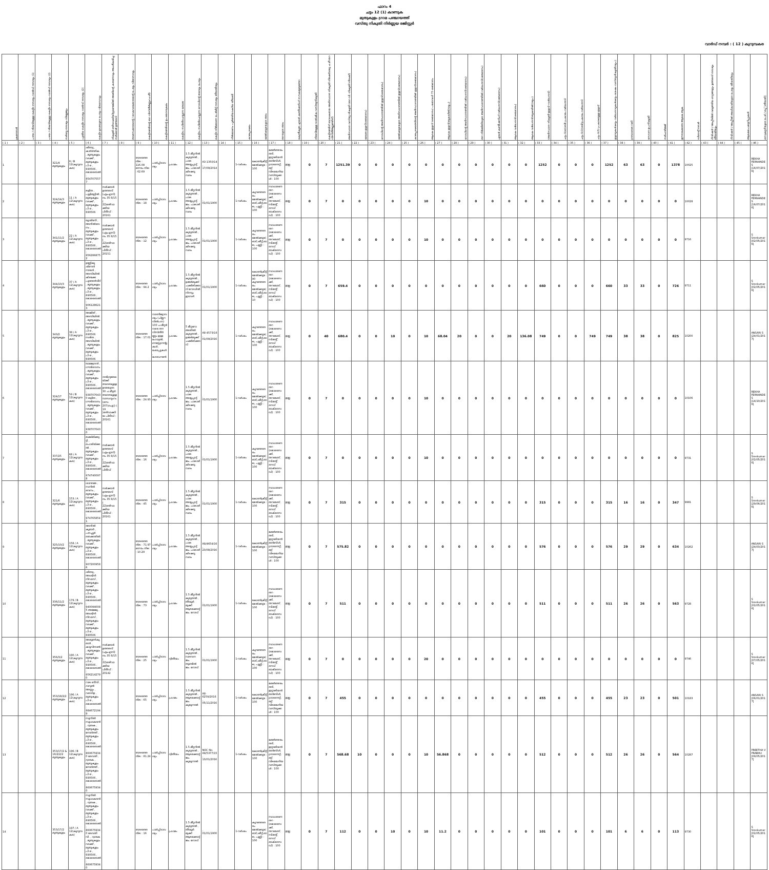ഫാറം 4
ചട്ടം 12 (1) കാണുക
മുതുകുളം ഗ്രാമ പഞ്ചായത്ത്
വസ്തു നികുതി നിർണ്ണയ രജിസ്റ്റർ
വാർഡ് നമ്പർ : ( 12 ) കുറുമ്പകര
| ക്രമനമ്പർ | പഴയ / നിലവിലുള്ള കെട്ടിട നമ്പരും വാർഡ് നമ്പരും (1) | പഴയ / നിലവിലുള്ള കെട്ടിട നമ്പരും വാർഡ് നമ്പരും (2) | സർവ്വേ നമ്പരും വില്ലേജും | പുതിയ കെട്ടിട നമ്പരും വാർഡ് നമ്പരും (2) | കെട്ടിട ഉടമയുടെ പേരും വിലാസവും | നികുതി ഒഴിവാക്കിയിട്ടുണ്ടെങ്കിൽ അതിന്റെ കാരണവും അംഗീകരിച്ച സർക്കാർ ഉത്തരവ് | താമസക്കാരന്റെ / കൈവശക്കാരന്റെ പേരും വിലാസവും | കെട്ടിടത്തിന്റെ തറ വിസ്തീർണ്ണം(ച.മീ) | കെട്ടിടത്തിന്റെ ഉപയോഗക്രമം | കെട്ടിടം സ്ഥിതിചെയ്യുന്ന മേഖല | കെട്ടിടം സ്ഥിതിചെയ്യുന്ന റോഡിന്റെ തരവും പേരും | കെട്ടിട നിർമ്മാണ പെർമിറ്റ് നമ്പരും തീയതിയും | നിർമ്മാണം പൂർത്തിയാക്കിയ തീയതി | കാലപ്പഴക്കം | മേൽക്കൂരയുടെ തരം | തറയുടെ തരം | കേന്ദ്രീകൃത എയർ കണ്ടീഷനിംഗ് സൗകര്യമുണ്ടോ | നിലവിലുള്ള വാർഷിക വസ്തുനികുതി | കെട്ടിടത്തിന് ബാധകമായ അടിസ്ഥാന നികുതി നിരക്ക്(ഒരു ച.മീ തറ വിസ്തീർണ്ണത്തിന്) | അടിസ്ഥാന വസ്തു നികുതി (തറ വി. നികുതി നിരക്ക്) | മേഖല ഇളവ്(ശതമാനം) | റോഡിന്റെ അടിസ്ഥാനത്തിൽ ഇളവ്(ശതമാനം) | മേൽക്കൂരയുടെ അടിസ്ഥാനത്തിൽ ഇളവ്(ശതമാനം) | കാലപ്പഴക്കത്തിന്റെ അടിസ്ഥാനത്തിൽ ഇളവ്(ശതമാനം) | ആകെ ഇളവ് (ശതമാനം) പരമാവധി 75 ശതമാനം | ആകെ ഇളവ്(തുകയിൽ)(രൂപ) | റോഡിന്റെ അടിസ്ഥാനത്തിൽ വർദ്ധനവ്(ശതമാനം) | തറ നിർമ്മിതിയുടെ അടിസ്ഥാനത്തിൽ വർദ്ധനവ്(ശതമാനം) | എയർ കണ്ടീഷനിംഗ് വർദ്ധനവ്(ശതമാനം) | ആകെ വർദ്ധനവ്(ശതമാനം) | ആകെ വർദ്ധനവ്(തുകയിൽ)(രൂപ) | (അടിസ്ഥാന നികുതി-ഇളവ്+വർദ്ധനവ്) | ചട്ടം 9(ഒ)(ബി) പ്രകാരം വർദ്ധനവ് | ചട്ടം 9(3)(ബി)പ്രകാരം വർദ്ധനവ് | ചട്ടം 9(5) പ്രകാരമുള്ള ഇളവ് | ഇളവുകൾക്കും വർദ്ധനവുകൾക്കും ശേഷം വസ്തുനികുതി(രൂപ) | ഗ്രന്ഥശാല വരി | സേവന ഉപനികുതി | സർചാർജ്ജ് | ഈടാക്കേണ്ട ആകെ തുക | ഡിമാന്റ് നമ്പർ | റിവിഷൻ / അപ്പീലിൽ വരുത്തിയ മാറ്റങ്ങളും ഉത്തരവ് നമ്പരും തീയതിയും | റിവിഷൻ / അപ്പീൽ അധികാരിയുടെ പേരും തീയതിയും | ആക്ഷേപക്കുറിപ്പുകൾ | സെക്രട്ടറിയുടെ പേര് / ഒപ്പ് [തീയതി] |
| --- | --- | --- | --- | --- | --- | --- | --- | --- | --- | --- | --- | --- | --- | --- | --- | --- | --- | --- | --- | --- | --- | --- | --- | --- | --- | --- | --- | --- | --- | --- | --- | --- | --- | --- | --- | --- | --- | --- | --- | --- | --- | --- | --- | --- | --- |
| ( 1 ) | ( 2 ) | ( 3 ) | ( 4 ) | ( 5 ) | ( 6 ) | ( 7 ) | ( 8 ) | ( 9 ) | ( 10 ) | ( 11 ) | ( 12 ) | ( 13 ) | ( 14 ) | ( 15 ) | ( 16 ) | ( 17 ) | ( 18 ) | ( 19 ) | ( 20 ) | ( 21 ) | ( 22 ) | ( 23 ) | ( 24 ) | ( 25 ) | ( 26 ) | ( 27 ) | ( 28 ) | ( 29 ) | ( 30 ) | ( 31 ) | ( 32 ) | ( 33 ) | ( 34 ) | ( 35 ) | ( 36 ) | ( 37 ) | ( 38 ) | ( 39 ) | ( 40 ) | ( 41 ) | ( 42 ) | ( 43 ) | ( 44 ) | ( 45 ) | ( 46 ) |
| 1 | | | 321/4 മുതുകുളം | 8 / B 12(കുറുമ്പകര) | ഷിബു , കാർത്തിക , മുതുകുളം വടക്ക് , മുതുകുളം പി ഒ , 690506 , മൊബൈൽ : 8547075577 | | | താഴത്തെ നില : 116.08 ഒന്നാം നില : 62.69 | പാർപ്പിടാവശ്യം | പ്രഥമം | 1.5 മീറ്ററിൽ കുടുതൽ , പാല അയ്യപ്പാട്ട് ജം. പാലാഴി കിഴക്കു വശം | A3-1350/14 , 17/09/2014 | | 1-വർഷം | കോൺക്രീറ്റ് മേൽക്കൂര : 100 | മേൽത്തരം തടി, ഇറ്റാലിയൻ മാർബിൾ,ഗ്രാനൈറ്റ്, മറ്റ് വിലയേറിയ വസ്തുക്കൾ : 100 | ഇല്ല | 0 | 7 | 1251.39 | 0 | 0 | 0 | 0 | 0 | 0 | 0 | 0 | 0 | 0 | 0 | 1252 | 0 | 0 | 0 | 1252 | 63 | 63 | 0 | 1378 | 10025 | | | | REKHA FERNANDES [16/07/2016] |
| 2 | | | 324/14/3 മുതുകുളം | 11 / A 12(കുറുമ്പകര) | ലളിത , പുളിമുട്ടിൽ , മുതുകുളം വടക്ക് , മുതുകുളം പി ഒ , 690506 | സർക്കാർ ഉത്തരവ് (എംഎസ്) നം 35 8/15 ( 22)ഒഴിവാക്കിയ പിരീഡ് : 20161 | | താഴത്തെ നില : 18 | പാർപ്പിടാവശ്യം | പ്രഥമം | 1.5 മീറ്ററിൽ കുടുതൽ , പാല അയ്യപ്പാട്ട് ജം. പാലാഴി കിഴക്കു വശം | , 01/01/1900 | | 1-വർഷം | കുറഞ്ഞതരം മേൽക്കൂര(ഓട്,ഷീറ്റ്,ഓല, പുല്ല്) : 100 | സാധാരണ തറ (മൊസൈക്ക്, തറയോട്, സിമന്റ്, റെഡ് ഓക്സൈഡ്) : 100 | ഇല്ല | 0 | 7 | 0 | 0 | 0 | 0 | 0 | 10 | 0 | 0 | 0 | 0 | 0 | 0 | 0 | 0 | 0 | 0 | 0 | 0 | 0 | 0 | 0 | 10028 | | | | REKHA FERNANDES [16/07/2016] |
| 3 | | | 341/11/2 മുതുകുളം | 22 / A 12(കുറുമ്പകര) | രുഗ്മിണി , അനിൽഭവനം , മുതുകുളം വടക്ക് , മുതുകുളം പി ഒ , 690506 , മൊബൈൽ : 9562868752 | സർക്കാർ ഉത്തരവ് (എംഎസ്) നം 35 8/15 ( 22)ഒഴിവാക്കിയ പിരീഡ് : 20151 | | താഴത്തെ നില : 12 | പാർപ്പിടാവശ്യം | പ്രഥമം | 1.5 മീറ്ററിൽ കുടുതൽ , പാല അയ്യപ്പാട്ട് ജം. പാലാഴി കിഴക്കു വശം | , 01/01/1900 | | 1-വർഷം | കുറഞ്ഞതരം മേൽക്കൂര(ഓട്,ഷീറ്റ്,ഓല, പുല്ല്) : 100 | സാധാരണ തറ (മൊസൈക്ക്, തറയോട്, സിമന്റ്, റെഡ് ഓക്സൈഡ്) : 100 | ഇല്ല | 0 | 7 | 0 | 0 | 0 | 0 | 0 | 10 | 0 | 0 | 0 | 0 | 0 | 0 | 0 | 0 | 0 | 0 | 0 | 0 | 0 | 0 | 0 | 9716 | | | | S Sreekumar [02/05/2016] |
| 4 | | | 344/10/3 മുതുകുളം | 37 / A 12(കുറുമ്പകര) | ഉണ്ണികൃഷ്ണൻ നായർ , അമ്പിയിൽ കിഴക്കേ പുത്തൻവീട് , മുതുകുളം , മുതുകുളം പി ഒ , 690506 , മൊബൈൽ : 9061286213 | | | താഴത്തെ നില : 94.2 | പാർപ്പിടാവശ്യം | പ്രഥമം | 1.5 മീറ്ററിൽ കുടുതൽ , ഉമ്മർമുക്ക്-ചക്കിലിക്കടവ് റോഡിൽ നിന്നും ഇടവഴി | , 01/01/1900 | | 1-വർഷം | കോൺക്രീറ്റ് മേൽക്കൂര : 90 കുറഞ്ഞതരം മേൽക്കൂര(ഓട്,ഷീറ്റ്,ഓല, പുല്ല്) : 10 | സാധാരണ തറ (മൊസൈക്ക്, തറയോട്, സിമന്റ്, റെഡ് ഓക്സൈഡ്) : 100 | ഇല്ല | 0 | 7 | 659.4 | 0 | 0 | 0 | 0 | 0 | 0 | 0 | 0 | 0 | 0 | 0 | 660 | 0 | 0 | 0 | 660 | 33 | 33 | 0 | 726 | 9711 | | | | S Sreekumar [02/05/2016] |
| 5 | | | 343/2 മുതുകുളം | 38 / A 12(കുറുമ്പകര) | അജിത് , അമ്പിയിൽ , മുതുകുളം വടക്ക് , മുതുകുളം പി ഒ , 690506 സരിത , അമ്പിയിൽ , മുതുകുളം വടക്ക് , മുതുകുളം പി ഒ , 690506 | | | താഴത്തെ നില : 17.01 | വാണിജ്യാവശ്യം (ചില്ലറ വിൽപന) 100 ച.മീറ്റർ വരെ തറ വിസ്തീർണ്ണം ഉള്ള ഹോട്ടൽ, റെസ്റ്റോറന്റുകൾ, ഷോപ്പുകൾ , ഗോഡൗൺ | പ്രഥമം | 5 മീറ്ററോ അതിൽ കുടുതൽ , ഉമ്മർമുക്ക് ചക്കിലിക്കടവ് | A8-4573/16 , 01/09/2016 | | 1-വർഷം | കുറഞ്ഞതരം മേൽക്കൂര(ഓട്,ഷീറ്റ്,ഓല, പുല്ല്) : 100 | സാധാരണ തറ (മൊസൈക്ക്, തറയോട്, സിമന്റ്, റെഡ് ഓക്സൈഡ്) : 100 | ഇല്ല | 0 | 40 | 680.4 | 0 | 0 | 10 | 0 | 10 | 68.04 | 20 | 0 | 0 | 20 | 136.08 | 749 | 0 | 0 | 749 | 749 | 38 | 38 | 0 | 825 | 10200 | | | | ANSARI S [24/01/2017] |
| 6 | | | 324/17 മുതുകുളം | 59 / B 12(കുറുമ്പകര) | രാജേന്ദ്രൻ , ഗൗരിഭവനം , മുതുകുളം വടക്ക് , മുതുകുളം പി ഒ , 690506 , മൊബൈൽ : 9387070430 ലളിത , ഗൗരിഭവനം , മുതുകുളം വടക്ക് , മുതുകുളം പി ഒ , 690506 , മൊബൈൽ : 9387070430 | ദാരിദ്ര്യരേഖയ്ക്ക് താഴെയുള്ള ഉടമയുടെ 30 ച.മീറ്റർ താഴെയുള്ള വാസഗൃഹം (സെ. 207(ഐ)) ( 19 )ഒഴിവാക്കിയ പിരീഡ് : 20161 | | താഴത്തെ നില : 24.93 | പാർപ്പിടാവശ്യം | പ്രഥമം | 1.5 മീറ്ററിൽ കുടുതൽ , പാല അയ്യപ്പാട്ട് ജം. പാലാഴി കിഴക്കു വശം | , 01/01/1900 | | 1-വർഷം | കുറഞ്ഞതരം മേൽക്കൂര(ഓട്,ഷീറ്റ്,ഓല, പുല്ല്) : 100 | സാധാരണ തറ (മൊസൈക്ക്, തറയോട്, സിമന്റ്, റെഡ് ഓക്സൈഡ്) : 100 | ഇല്ല | 0 | 7 | 0 | 0 | 0 | 0 | 0 | 10 | 0 | 0 | 0 | 0 | 0 | 0 | 0 | 0 | 0 | 0 | 0 | 0 | 0 | 0 | 0 | 10106 | | | | REKHA FERNANDES [14/10/2016] |
| 7 | | | 337/25 മുതുകുളം | 68 / A 12(കുറുമ്പകര) | ലക്ഷ്മിക്കുട്ടി , പൊരിയ്ക്കൽ , മുതുകുളം വടക്ക് , മുതുകുളം പി ഒ , 690506 , മൊബൈൽ : 9747400978 | സർക്കാർ ഉത്തരവ് (എംഎസ്) നം 35 8/15 ( 22)ഒഴിവാക്കിയ പിരീഡ് | | താഴത്തെ നില : 16 | പാർപ്പിടാവശ്യം | പ്രഥമം | 1.5 മീറ്ററിൽ കുടുതൽ , പാല അയ്യപ്പാട്ട് ജം. പാലാഴി കിഴക്കു വശം | , 01/01/1900 | | 1-വർഷം | കുറഞ്ഞതരം മേൽക്കൂര(ഓട്,ഷീറ്റ്,ഓല, പുല്ല്) : 100 | സാധാരണ തറ (മൊസൈക്ക്, തറയോട്, സിമന്റ്, റെഡ് ഓക്സൈഡ്) : 100 | ഇല്ല | 0 | 7 | 0 | 0 | 0 | 0 | 0 | 10 | 0 | 0 | 0 | 0 | 0 | 0 | 0 | 0 | 0 | 0 | 0 | 0 | 0 | 0 | 0 | 9731 | | | | S Sreekumar [02/05/2016] |
| 8 | | | 321/6 മുതുകുളം | 153 / A 12(കുറുമ്പകര) | ശാന്തമ്മ , സനിൽ ഭവനം , മുതുകുളം വടക്ക് , മുതുകുളം പി ഒ , 690506 , മൊബൈൽ : 9747658541 | സർക്കാർ ഉത്തരവ് (എംഎസ്) നം 35 8/15 ( 22)ഒഴിവാക്കിയ പിരീഡ് : 20161 | | താഴത്തെ നില : 45 | പാർപ്പിടാവശ്യം | പ്രഥമം | 1.5 മീറ്ററിൽ കുടുതൽ , പാല അയ്യപ്പാട്ട് ജം. പാലാഴി കിഴക്കു വശം | , 01/01/1900 | | 1-വർഷം | കോൺക്രീറ്റ് മേൽക്കൂര : 100 | സാധാരണ തറ (മൊസൈക്ക്, തറയോട്, സിമന്റ്, റെഡ് ഓക്സൈഡ്) : 100 | ഇല്ല | 0 | 7 | 315 | 0 | 0 | 0 | 0 | 0 | 0 | 0 | 0 | 0 | 0 | 0 | 315 | 0 | 0 | 0 | 315 | 16 | 16 | 0 | 347 | 9981 | | | | S Sreekumar [29/06/2016] |
| 9 | | | 325/10/2 മുതുകുളം | 158 / A 12(കുറുമ്പകര) | അനിൽ കുമാർ , പനച്ചൂർ തെക്കതിൽ , മുതുകുളം വടക്ക് , മുതുകുളം പി ഒ , 690506 , മൊബൈൽ : 9072009586 | | | താഴത്തെ നില : 71.97 ഒന്നാം നില : 10.29 | പാർപ്പിടാവശ്യം | പ്രഥമം | 1.5 മീറ്ററിൽ കുടുതൽ , പാല അയ്യപ്പാട്ട് ജം. പാലാഴി കിഴക്കു വശം | A8/4654/16 , 23/08/2016 | | 1-വർഷം | കോൺക്രീറ്റ് മേൽക്കൂര : 100 | മേൽത്തരം തടി, ഇറ്റാലിയൻ മാർബിൾ,ഗ്രാനൈറ്റ്, മറ്റ് വിലയേറിയ വസ്തുക്കൾ : 100 | ഇല്ല | 0 | 7 | 575.82 | 0 | 0 | 0 | 0 | 0 | 0 | 0 | 0 | 0 | 0 | 0 | 576 | 0 | 0 | 0 | 576 | 29 | 29 | 0 | 634 | 10262 | | | | ANSARI S [24/03/2017] |
| 10 | | | 336/11/2 മുതുകുളം | 179 / B 12(കുറുമ്പകര) | ഷിബു , അശ്വിൻ നിവാസ് , മുതുകുളം വടക്ക് , മുതുകുളം പി ഒ , 690506 , മൊബൈൽ : 9400940085 അജ്ജു , അശ്വിൻ നിവാസ് , മുതുകുളം വടക്ക് , മുതുകുളം പി ഒ , 690506 | | | താഴത്തെ നില : 73 | പാർപ്പിടാവശ്യം | പ്രഥമം | 1.5 മീറ്ററിൽ കുടുതൽ , തീയൂർ മുക്ക് ആലക്കോട്ട് ജം. റോഡ് | , 01/01/1900 | | 1-വർഷം | കോൺക്രീറ്റ് മേൽക്കൂര : 100 | സാധാരണ തറ (മൊസൈക്ക്, തറയോട്, സിമന്റ്, റെഡ് ഓക്സൈഡ്) : 100 | ഇല്ല | 0 | 7 | 511 | 0 | 0 | 0 | 0 | 0 | 0 | 0 | 0 | 0 | 0 | 0 | 511 | 0 | 0 | 0 | 511 | 26 | 26 | 0 | 563 | 9728 | | | | S Sreekumar [02/05/2016] |
| 11 | | | 356/3/2 മുതുകുളം | 190 / A 12(കുറുമ്പകര) | അരുൺകുമാർ , കടുവിനാൽ , മുതുകുളം വടക്ക് , മുതുകുളം പി ഒ , 690506 , മൊബൈൽ : 9562142790 | സർക്കാർ ഉത്തരവ് (എംഎസ്) നം 35 8/15 ( 22)ഒഴിവാക്കിയ പിരീഡ് : 20142 | | താഴത്തെ നില : 25 | പാർപ്പിടാവശ്യം | ദ്വിതീയം | 1.5 മീറ്ററിൽ കുടുതൽ , വാഴവന ജം. തുണ്ടിൽ ജം. റോഡ് | , 01/01/1900 | | 1-വർഷം | കുറഞ്ഞതരം മേൽക്കൂര(ഓട്,ഷീറ്റ്,ഓല, പുല്ല്) : 100 | സാധാരണ തറ (മൊസൈക്ക്, തറയോട്, സിമന്റ്, റെഡ് ഓക്സൈഡ്) : 100 | ഇല്ല | 0 | 7 | 0 | 0 | 0 | 0 | 0 | 20 | 0 | 0 | 0 | 0 | 0 | 0 | 0 | 0 | 0 | 0 | 0 | 0 | 0 | 0 | 0 | 9746 | | | | S Sreekumar [07/05/2016] |
| 12 | | | 353/18/2/2 മുതുകുളം | 196 / A 12(കുറുമ്പകര) | റാല ബീവി , ദാറുൽ അസ്സം , വരവിള , മുതുകുളം പി ഒ , മൊബൈൽ : 9846721949 | | | താഴത്തെ നില : 65 | പാർപ്പിടാവശ്യം | പ്രഥമം | 1.5 മീറ്ററിൽ കുടുതൽ , ആലക്കോട്ട് ജം. കുരുന്നൽ | A8-6259/2016 , 05/11/2016 | | 1-വർഷം | കോൺക്രീറ്റ് മേൽക്കൂര : 100 | മേൽത്തരം തടി, ഇറ്റാലിയൻ മാർബിൾ,ഗ്രാനൈറ്റ്, മറ്റ് വിലയേറിയ വസ്തുക്കൾ : 100 | ഇല്ല | 0 | 7 | 455 | 0 | 0 | 0 | 0 | 0 | 0 | 0 | 0 | 0 | 0 | 0 | 455 | 0 | 0 | 0 | 455 | 23 | 23 | 0 | 501 | 10183 | | | | ANSARI S [06/01/2017] |
| 13 | | | 353/17/2 & 16/2/2/2 മുതുകുളം | 196 / B 12(കുറുമ്പകര) | സുനിൽ സുധാകരൻ , ദ്വാരക , മുതുകുളം നോർത്ത് , മുതുകുളം പി ഒ , 690506 , മൊബൈൽ : 8606759340 രേവതി , ദ്വാരക , മുതുകുളം നോർത്ത് , മുതുകുളം പി ഒ , 690506 , മൊബൈൽ : 8606759340 | | | താഴത്തെ നില : 81.24 | പാർപ്പിടാവശ്യം | ദ്വിതീയം | 1.5 മീറ്ററിൽ കുടുതൽ , ആലക്കോട്ട് ജം. കുരുന്നൽ | NOC No. A8/5377/15 , 13/01/2016 | | 1-വർഷം | കോൺക്രീറ്റ് മേൽക്കൂര : 100 | മേൽത്തരം തടി, ഇറ്റാലിയൻ മാർബിൾ,ഗ്രാനൈറ്റ്, മറ്റ് വിലയേറിയ വസ്തുക്കൾ : 100 | ഇല്ല | 0 | 7 | 568.68 | 10 | 0 | 0 | 0 | 10 | 56.868 | 0 | 0 | 0 | 0 | 0 | 512 | 0 | 0 | 0 | 512 | 26 | 26 | 0 | 564 | 10287 | | | | PREETHA V PRABHU [09/05/2017] |
| 14 | | | 353/17/2 മുതുകുളം | 197 / A 12(കുറുമ്പകര) | സുനിൽ സുധാകരൻ , ദ്വാരക , മുതുകുളം വടക്ക് , മുതുകുളം പി ഒ , 690506 , മൊബൈൽ : 8606759340 രേവതി വി. , ദ്വാരക , മുതുകുളം വടക്ക് , മുതുകുളം പി ഒ , 690506 , മൊബൈൽ : 8606759340 | | | താഴത്തെ നില : 16 | പാർപ്പിടാവശ്യം | പ്രഥമം | 1.5 മീറ്ററിൽ കുടുതൽ , തീയൂർ മുക്ക് ആലക്കോട്ട് ജം. റോഡ് | , 01/01/1900 | | 1-വർഷം | കുറഞ്ഞതരം മേൽക്കൂര(ഓട്,ഷീറ്റ്,ഓല, പുല്ല്) : 100 | സാധാരണ തറ (മൊസൈക്ക്, തറയോട്, സിമന്റ്, റെഡ് ഓക്സൈഡ്) : 100 | ഇല്ല | 0 | 7 | 112 | 0 | 0 | 10 | 0 | 10 | 11.2 | 0 | 0 | 0 | 0 | 0 | 101 | 0 | 0 | 0 | 101 | 6 | 6 | 0 | 113 | 9730 | | | | S Sreekumar [02/05/2016] |